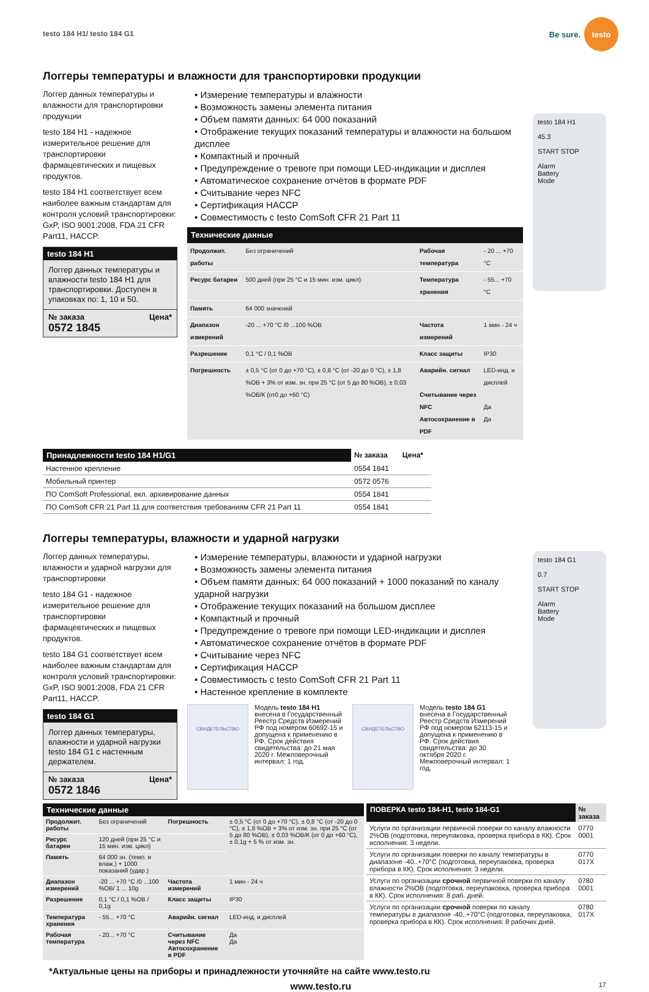testo 184 H1/ testo 184 G1
Be sure.
testo
Логгеры температуры и влажности для транспортировки продукции
Логгер данных температуры и влажности для транспортировки продукции
testo 184 H1 - надежное измерительное решение для транспортировки фармацевтических и пищевых продуктов.
testo 184 H1 соответствует всем наиболее важным стандартам для контроля условий транспортировки: GxP, ISO 9001:2008, FDA 21 CFR Part11, HACCP.
testo 184 H1
Логгер данных температуры и влажности testo 184 H1 для транспортировки. Доступен в упаковках по: 1, 10 и 50.
№ заказа Цена*
0572 1845
• Измерение температуры и влажности
• Возможность замены элемента питания
• Объем памяти данных: 64 000 показаний
• Отображение текущих показаний температуры и влажности на большом дисплее
• Компактный и прочный
• Предупреждение о тревоге при помощи LED-индикации и дисплея
• Автоматическое сохранение отчётов в формате PDF
• Считывание через NFC
• Сертификация HACCP
• Совместимость с testo ComSoft CFR 21 Part 11
Технические данные
| Продолжит. работы | Без ограничений | Рабочая температура | - 20 ... +70 °C |
| Ресурс батареи | 500 дней (при 25 °C и 15 мин. изм. цикл) | Температура хранения | - 55... +70 °C |
| Память | 64 000 значений | | |
| Диапазон измерений | -20 ... +70 °C /0 ...100 %ОВ | Частота измерений | 1 мин - 24 ч |
| Разрешение | 0,1 °C / 0,1 %ОВ | Класс защиты | IP30 |
| Погрешность | ± 0,5 °C (от 0 до +70 °C), ± 0,8 °C (от -20 до 0 °C), ± 1,8 %ОВ + 3% от изм. зн. при 25 °C (от 5 до 80 %ОВ), ± 0,03 %ОВ/К (от0 до +60 °C) | Аварийн. сигнал Считывание через NFC Автосохранение в PDF | LED-инд. и дисплей Да Да |
testo 184 H1
45.3
START STOP
Alarm
Battery
Mode
| Принадлежности testo 184 H1/G1 | № заказа | Цена* |
| --- | --- | --- |
| Настенное крепление | 0554 1841 | |
| Мобильный принтер | 0572 0576 | |
| ПО ComSoft Professional, вкл. архивирование данных | 0554 1841 | |
| ПО ComSoft CFR 21 Part 11 для соответствия требованиям CFR 21 Part 11 | 0554 1841 | |
Логгеры температуры, влажности и ударной нагрузки
Логгер данных температуры, влажности и ударной нагрузки для транспортировки
testo 184 G1 - надежное измерительное решение для транспортировки фармацевтических и пищевых продуктов.
testo 184 G1 соответствует всем наиболее важным стандартам для контроля условий транспортировки: GxP, ISO 9001:2008, FDA 21 CFR Part11, HACCP.
testo 184 G1
Логгер данных температуры, влажности и ударной нагрузки testo 184 G1 с настенным держателем.
№ заказа Цена*
0572 1846
• Измерение температуры, влажности и ударной нагрузки
• Возможность замены элемента питания
• Объем памяти данных: 64 000 показаний + 1000 показаний по каналу ударной нагрузки
• Отображение текущих показаний на большом дисплее
• Компактный и прочный
• Предупреждение о тревоге при помощи LED-индикации и дисплея
• Автоматическое сохранение отчётов в формате PDF
• Считывание через NFC
• Сертификация HACCP
• Совместимость с testo ComSoft CFR 21 Part 11
• Настенное крепление в комплекте
СВИДЕТЕЛЬСТВО
Модель testo 184 H1 внесена в Государственный Реестр Средств Измерений РФ под номером 60692-15 и допущена к применению в РФ. Срок действия свидетельства: до 21 мая 2020 г. Межповерочный интервал: 1 год.
СВИДЕТЕЛЬСТВО
Модель testo 184 G1 внесена в Государственный Реестр Средств Измерений РФ под номером 62113-15 и допущена к применению в РФ. Срок действия свидетельства: до 30 октября 2020 г. Межповерочный интервал: 1 год.
testo 184 G1
0.7
START STOP
Alarm
Battery
Mode
Технические данные
| Продолжит. работы | Без ограничений | Погрешность | ± 0,5 °C (от 0 до +70 °C), ± 0,8 °C (от -20 до 0 °C), ± 1,8 %ОВ + 3% от изм. зн. при 25 °C (от 5 до 80 %ОВ), ± 0,03 %ОВ/К (от 0 до +60 °C), ± 0,1g + 5 % от изм. зн. |
| Ресурс батареи | 120 дней (при 25 °C и 15 мин. изм. цикл) | | |
| Память | 64 000 зн. (темп. и влаж.) + 1000 показаний (удар.) | | |
| Диапазон измерений | -20 ... +70 °C /0 ...100 %ОВ/ 1 ... 10g | Частота измерений | 1 мин - 24 ч |
| Разрешение | 0,1 °C / 0,1 %ОВ / 0,1g | Класс защиты | IP30 |
| Температура хранения | - 55... +70 °C | Аварийн. сигнал | LED-инд. и дисплей |
| Рабочая температура | - 20... +70 °C | Считывание через NFC Автосохранение в PDF | Да Да |
| ПОВЕРКА testo 184-H1, testo 184-G1 | № заказа |
| --- | --- |
| Услуги по организации первичной поверки по каналу влажности 2%ОВ (подготовка, переупаковка, проверка прибора в КК). Срок исполнения: 3 недели. | 0770 0001 |
| Услуги по организации поверки по каналу температуры в диапазоне -40..+70°C (подготовка, переупаковка, проверка прибора в КК). Срок исполнения: 3 недели. | 0770 017X |
| Услуги по организации срочной первичной поверки по каналу влажности 2%ОВ (подготовка, переупаковка, проверка прибора в КК). Срок исполнения: 8 раб. дней. | 0780 0001 |
| Услуги по организации срочной поверки по каналу температуры в диапазоне -40..+70°C (подготовка, переупаковка, проверка прибора в КК). Срок исполнения: 8 рабочих дней. | 0780 017X |
*Актуальные цены на приборы и принадлежности уточняйте на сайте www.testo.ru
www.testo.ru 17